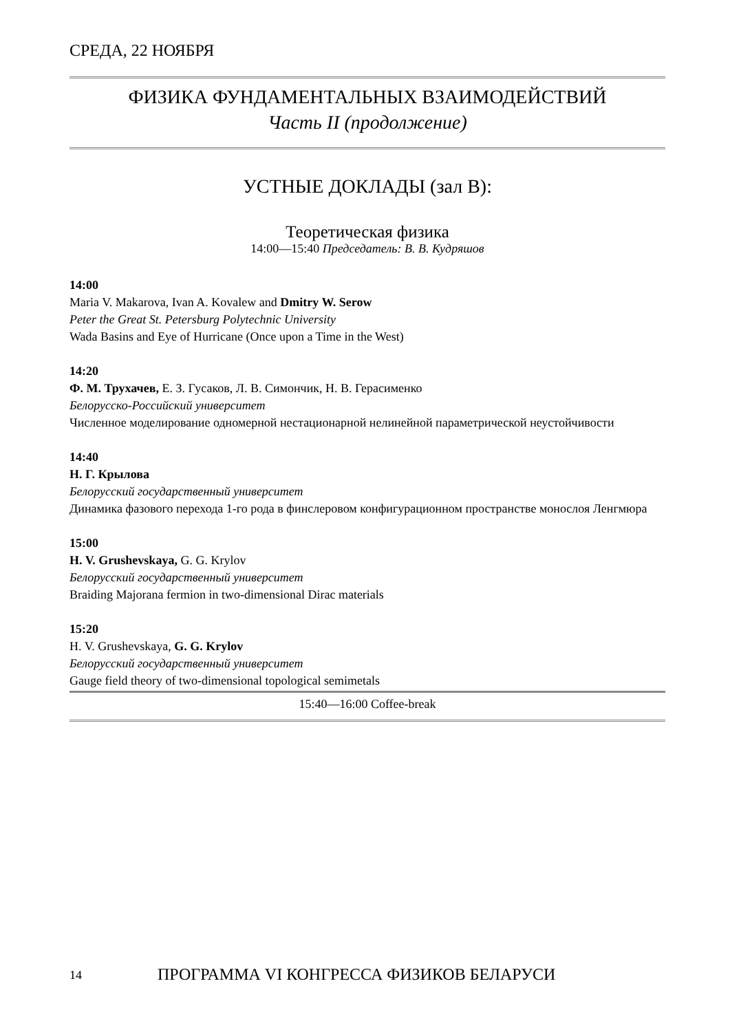СРЕДА, 22 НОЯБРЯ
ФИЗИКА ФУНДАМЕНТАЛЬНЫХ ВЗАИМОДЕЙСТВИЙ
Часть II (продолжение)
УСТНЫЕ ДОКЛАДЫ (зал B):
Теоретическая физика
14:00—15:40 Председатель: В. В. Кудряшов
14:00
Maria V. Makarova, Ivan A. Kovalew and Dmitry W. Serow
Peter the Great St. Petersburg Polytechnic University
Wada Basins and Eye of Hurricane (Once upon a Time in the West)
14:20
Ф. М. Трухачев, Е. З. Гусаков, Л. В. Симончик, Н. В. Герасименко
Белорусско-Российский университет
Численное моделирование одномерной нестационарной нелинейной параметрической неустойчивости
14:40
Н. Г. Крылова
Белорусский государственный университет
Динамика фазового перехода 1-го рода в финслеровом конфигурационном пространстве монослоя Ленгмюра
15:00
H. V. Grushevskaya, G. G. Krylov
Белорусский государственный университет
Braiding Majorana fermion in two-dimensional Dirac materials
15:20
H. V. Grushevskaya, G. G. Krylov
Белорусский государственный университет
Gauge field theory of two-dimensional topological semimetals
15:40—16:00 Coffee-break
14 ПРОГРАММА VI КОНГРЕССА ФИЗИКОВ БЕЛАРУСИ